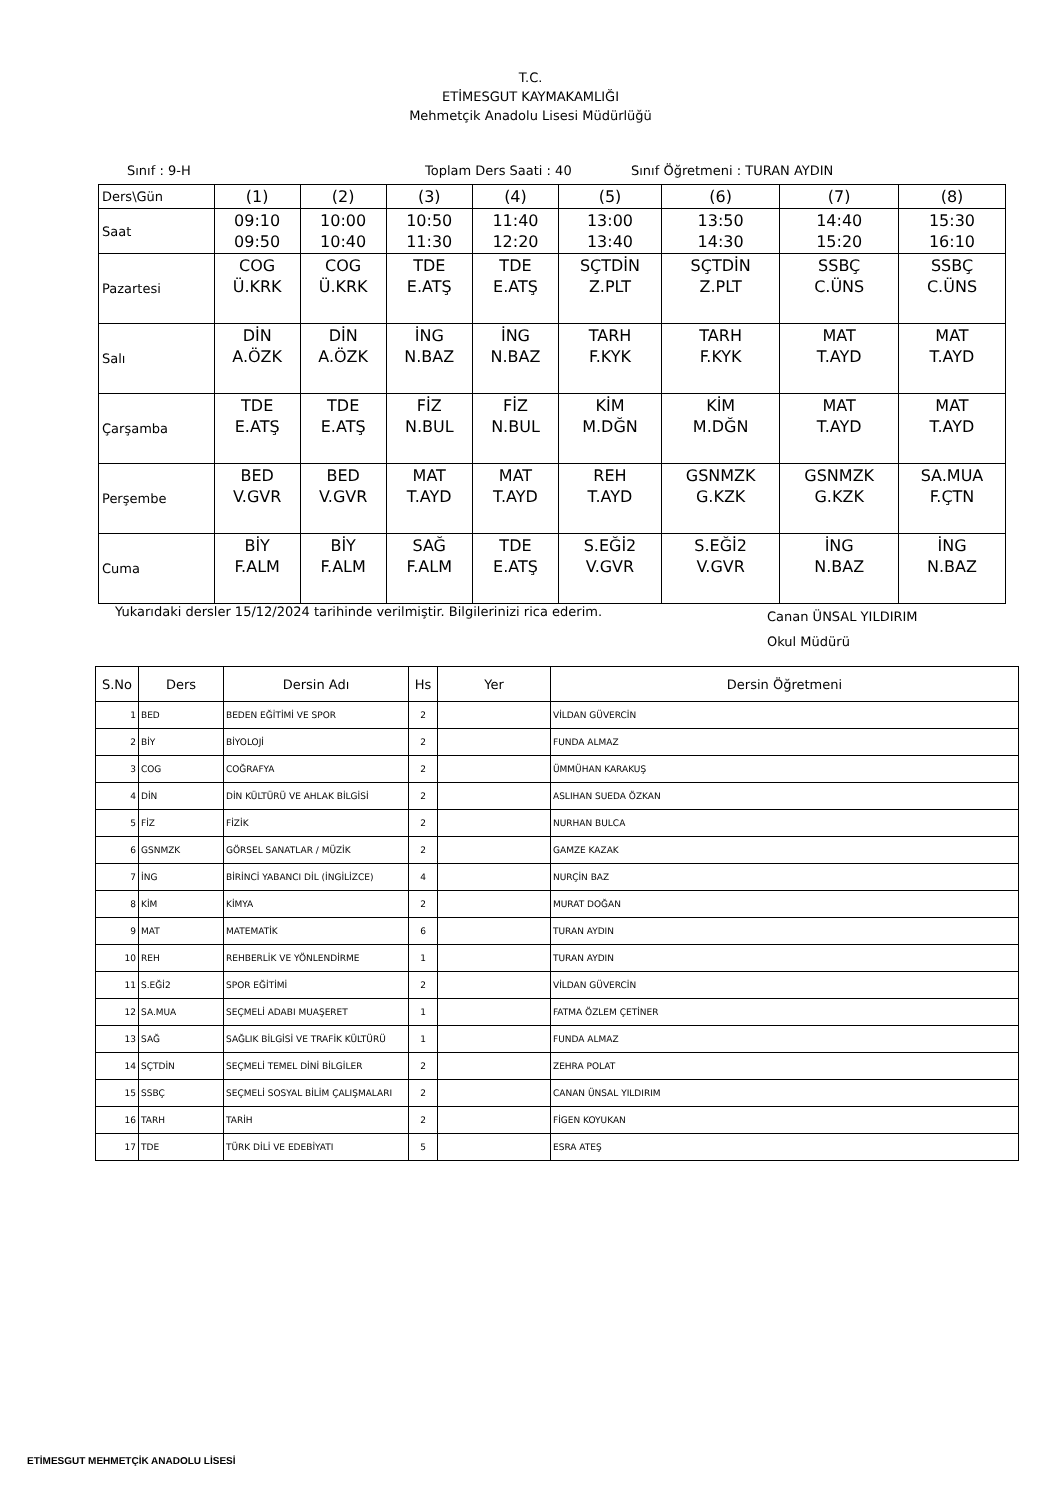T.C.
ETİMESGUT KAYMAKAMLIĞI
Mehmetçik Anadolu Lisesi Müdürlüğü
Sınıf : 9-H Toplam Ders Saati : 40 Sınıf Öğretmeni : TURAN AYDIN
| Ders\Gün | (1) | (2) | (3) | (4) | (5) | (6) | (7) | (8) |
| Saat | 09:10 09:50 | 10:00 10:40 | 10:50 11:30 | 11:40 12:20 | 13:00 13:40 | 13:50 14:30 | 14:40 15:20 | 15:30 16:10 |
| Pazartesi | COG Ü.KRK | COG Ü.KRK | TDE E.ATŞ | TDE E.ATŞ | SÇTDİN Z.PLT | SÇTDİN Z.PLT | SSBÇ C.ÜNS | SSBÇ C.ÜNS |
| Salı | DİN A.ÖZK | DİN A.ÖZK | İNG N.BAZ | İNG N.BAZ | TARH F.KYK | TARH F.KYK | MAT T.AYD | MAT T.AYD |
| Çarşamba | TDE E.ATŞ | TDE E.ATŞ | FİZ N.BUL | FİZ N.BUL | KİM M.DĞN | KİM M.DĞN | MAT T.AYD | MAT T.AYD |
| Perşembe | BED V.GVR | BED V.GVR | MAT T.AYD | MAT T.AYD | REH T.AYD | GSNMZK G.KZK | GSNMZK G.KZK | SA.MUA F.ÇTN |
| Cuma | BİY F.ALM | BİY F.ALM | SAĞ F.ALM | TDE E.ATŞ | S.EĞİ2 V.GVR | S.EĞİ2 V.GVR | İNG N.BAZ | İNG N.BAZ |
Yukarıdaki dersler 15/12/2024 tarihinde verilmiştir. Bilgilerinizi rica ederim. Canan ÜNSAL YILDIRIM
Okul Müdürü
| S.No | Ders | Dersin Adı | Hs | Yer | Dersin Öğretmeni |
| --- | --- | --- | --- | --- | --- |
| 1 | BED | BEDEN EĞİTİMİ VE SPOR | 2 | | VİLDAN GÜVERCİN |
| 2 | BİY | BİYOLOJİ | 2 | | FUNDA ALMAZ |
| 3 | COG | COĞRAFYA | 2 | | ÜMMÜHAN KARAKUŞ |
| 4 | DİN | DİN KÜLTÜRÜ VE AHLAK BİLGİSİ | 2 | | ASLIHAN SUEDA ÖZKAN |
| 5 | FİZ | FİZİK | 2 | | NURHAN BULCA |
| 6 | GSNMZK | GÖRSEL SANATLAR / MÜZİK | 2 | | GAMZE KAZAK |
| 7 | İNG | BİRİNCİ YABANCI DİL (İNGİLİZCE) | 4 | | NURÇİN BAZ |
| 8 | KİM | KİMYA | 2 | | MURAT DOĞAN |
| 9 | MAT | MATEMATİK | 6 | | TURAN AYDIN |
| 10 | REH | REHBERLİK VE YÖNLENDİRME | 1 | | TURAN AYDIN |
| 11 | S.EĞİ2 | SPOR EĞİTİMİ | 2 | | VİLDAN GÜVERCİN |
| 12 | SA.MUA | SEÇMELİ ADABI MUAŞERET | 1 | | FATMA ÖZLEM ÇETİNER |
| 13 | SAĞ | SAĞLIK BİLGİSİ VE TRAFİK KÜLTÜRÜ | 1 | | FUNDA ALMAZ |
| 14 | SÇTDİN | SEÇMELİ TEMEL DİNİ BİLGİLER | 2 | | ZEHRA POLAT |
| 15 | SSBÇ | SEÇMELİ SOSYAL BİLİM ÇALIŞMALARI | 2 | | CANAN ÜNSAL YILDIRIM |
| 16 | TARH | TARİH | 2 | | FİGEN KOYUKAN |
| 17 | TDE | TÜRK DİLİ VE EDEBİYATI | 5 | | ESRA ATEŞ |
ETİMESGUT MEHMETÇİK ANADOLU LİSESİ